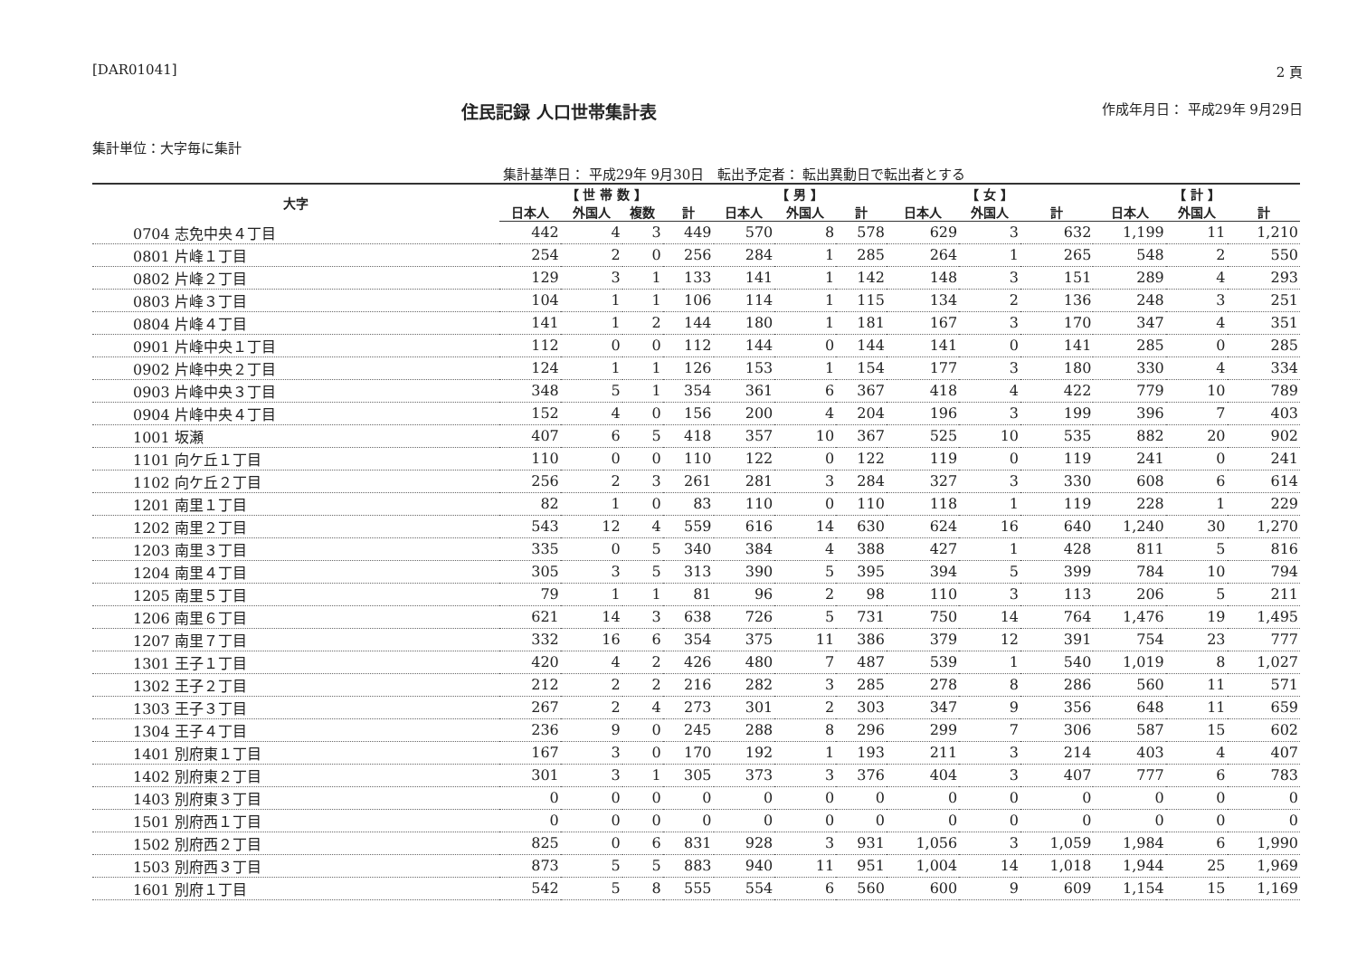[DAR01041] 2 頁
住民記録 人口世帯集計表
作成年月日： 平成29年 9月29日
集計単位：大字毎に集計
集計基準日： 平成29年 9月30日 転出予定者： 転出異動日で転出者とする
| 大字 | 【 世 帯 数 】 | | | | 【 男 】 | | | 【 女 】 | | | 【 計 】 | | |
| --- | --- | --- | --- | --- | --- | --- | --- | --- | --- | --- | --- | --- | --- |
| | 日本人 | 外国人 | 複数 | 計 | 日本人 | 外国人 | 計 | 日本人 | 外国人 | 計 | 日本人 | 外国人 | 計 |
| 0704 志免中央４丁目 | 442 | 4 | 3 | 449 | 570 | 8 | 578 | 629 | 3 | 632 | 1,199 | 11 | 1,210 |
| 0801 片峰１丁目 | 254 | 2 | 0 | 256 | 284 | 1 | 285 | 264 | 1 | 265 | 548 | 2 | 550 |
| 0802 片峰２丁目 | 129 | 3 | 1 | 133 | 141 | 1 | 142 | 148 | 3 | 151 | 289 | 4 | 293 |
| 0803 片峰３丁目 | 104 | 1 | 1 | 106 | 114 | 1 | 115 | 134 | 2 | 136 | 248 | 3 | 251 |
| 0804 片峰４丁目 | 141 | 1 | 2 | 144 | 180 | 1 | 181 | 167 | 3 | 170 | 347 | 4 | 351 |
| 0901 片峰中央１丁目 | 112 | 0 | 0 | 112 | 144 | 0 | 144 | 141 | 0 | 141 | 285 | 0 | 285 |
| 0902 片峰中央２丁目 | 124 | 1 | 1 | 126 | 153 | 1 | 154 | 177 | 3 | 180 | 330 | 4 | 334 |
| 0903 片峰中央３丁目 | 348 | 5 | 1 | 354 | 361 | 6 | 367 | 418 | 4 | 422 | 779 | 10 | 789 |
| 0904 片峰中央４丁目 | 152 | 4 | 0 | 156 | 200 | 4 | 204 | 196 | 3 | 199 | 396 | 7 | 403 |
| 1001 坂瀬 | 407 | 6 | 5 | 418 | 357 | 10 | 367 | 525 | 10 | 535 | 882 | 20 | 902 |
| 1101 向ケ丘１丁目 | 110 | 0 | 0 | 110 | 122 | 0 | 122 | 119 | 0 | 119 | 241 | 0 | 241 |
| 1102 向ケ丘２丁目 | 256 | 2 | 3 | 261 | 281 | 3 | 284 | 327 | 3 | 330 | 608 | 6 | 614 |
| 1201 南里１丁目 | 82 | 1 | 0 | 83 | 110 | 0 | 110 | 118 | 1 | 119 | 228 | 1 | 229 |
| 1202 南里２丁目 | 543 | 12 | 4 | 559 | 616 | 14 | 630 | 624 | 16 | 640 | 1,240 | 30 | 1,270 |
| 1203 南里３丁目 | 335 | 0 | 5 | 340 | 384 | 4 | 388 | 427 | 1 | 428 | 811 | 5 | 816 |
| 1204 南里４丁目 | 305 | 3 | 5 | 313 | 390 | 5 | 395 | 394 | 5 | 399 | 784 | 10 | 794 |
| 1205 南里５丁目 | 79 | 1 | 1 | 81 | 96 | 2 | 98 | 110 | 3 | 113 | 206 | 5 | 211 |
| 1206 南里６丁目 | 621 | 14 | 3 | 638 | 726 | 5 | 731 | 750 | 14 | 764 | 1,476 | 19 | 1,495 |
| 1207 南里７丁目 | 332 | 16 | 6 | 354 | 375 | 11 | 386 | 379 | 12 | 391 | 754 | 23 | 777 |
| 1301 王子１丁目 | 420 | 4 | 2 | 426 | 480 | 7 | 487 | 539 | 1 | 540 | 1,019 | 8 | 1,027 |
| 1302 王子２丁目 | 212 | 2 | 2 | 216 | 282 | 3 | 285 | 278 | 8 | 286 | 560 | 11 | 571 |
| 1303 王子３丁目 | 267 | 2 | 4 | 273 | 301 | 2 | 303 | 347 | 9 | 356 | 648 | 11 | 659 |
| 1304 王子４丁目 | 236 | 9 | 0 | 245 | 288 | 8 | 296 | 299 | 7 | 306 | 587 | 15 | 602 |
| 1401 別府東１丁目 | 167 | 3 | 0 | 170 | 192 | 1 | 193 | 211 | 3 | 214 | 403 | 4 | 407 |
| 1402 別府東２丁目 | 301 | 3 | 1 | 305 | 373 | 3 | 376 | 404 | 3 | 407 | 777 | 6 | 783 |
| 1403 別府東３丁目 | 0 | 0 | 0 | 0 | 0 | 0 | 0 | 0 | 0 | 0 | 0 | 0 | 0 |
| 1501 別府西１丁目 | 0 | 0 | 0 | 0 | 0 | 0 | 0 | 0 | 0 | 0 | 0 | 0 | 0 |
| 1502 別府西２丁目 | 825 | 0 | 6 | 831 | 928 | 3 | 931 | 1,056 | 3 | 1,059 | 1,984 | 6 | 1,990 |
| 1503 別府西３丁目 | 873 | 5 | 5 | 883 | 940 | 11 | 951 | 1,004 | 14 | 1,018 | 1,944 | 25 | 1,969 |
| 1601 別府１丁目 | 542 | 5 | 8 | 555 | 554 | 6 | 560 | 600 | 9 | 609 | 1,154 | 15 | 1,169 |